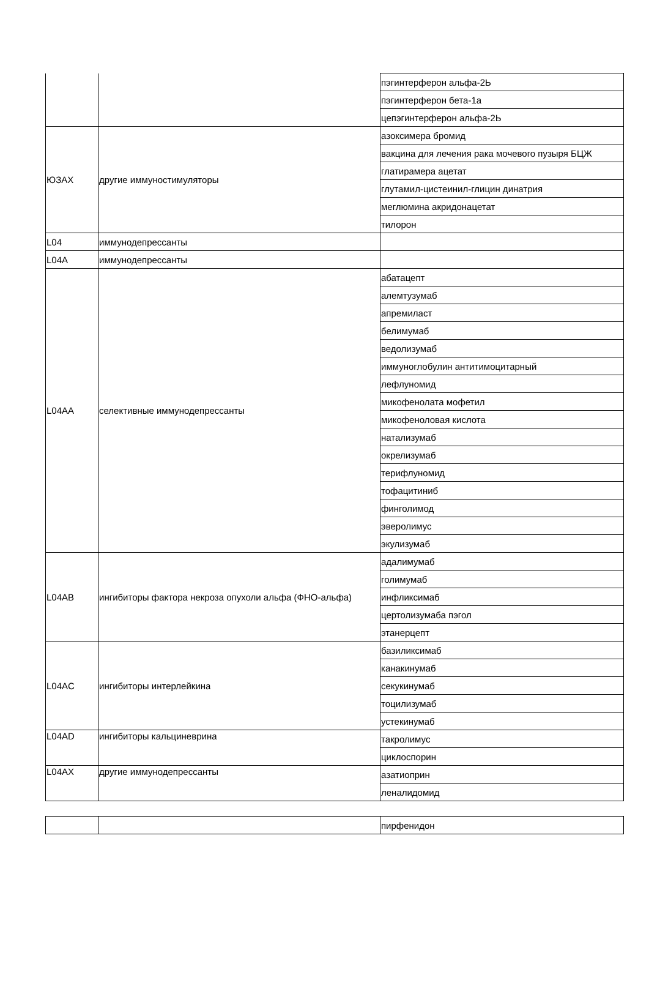| | | пэгинтерферон альфа-2Ь |
| | | пэгинтерферон бета-1а |
| | | цепэгинтерферон альфа-2Ь |
| ЮЗАХ | другие иммуностимуляторы | азоксимера бромид |
| | | вакцина для лечения рака мочевого пузыря БЦЖ |
| | | глатирамера ацетат |
| | | глутамил-цистеинил-глицин динатрия |
| | | меглюмина акридонацетат |
| | | тилорон |
| L04 | иммунодепрессанты | |
| L04A | иммунодепрессанты | |
| L04AA | селективные иммунодепрессанты | абатацепт |
| | | алемтузумаб |
| | | апремиласт |
| | | белимумаб |
| | | ведолизумаб |
| | | иммуноглобулин антитимоцитарный |
| | | лефлуномид |
| | | микофенолата мофетил |
| | | микофеноловая кислота |
| | | натализумаб |
| | | окрелизумаб |
| | | терифлуномид |
| | | тофацитиниб |
| | | финголимод |
| | | эверолимус |
| | | экулизумаб |
| L04AB | ингибиторы фактора некроза опухоли альфа (ФНО-альфа) | адалимумаб |
| | | голимумаб |
| | | инфликсимаб |
| | | цертолизумаба пэгол |
| | | этанерцепт |
| L04AC | ингибиторы интерлейкина | базиликсимаб |
| | | канакинумаб |
| | | секукинумаб |
| | | тоцилизумаб |
| | | устекинумаб |
| L04AD | ингибиторы кальциневрина | такролимус |
| | | циклоспорин |
| L04AX | другие иммунодепрессанты | азатиоприн |
| | | леналидомид |
| | | пирфенидон |